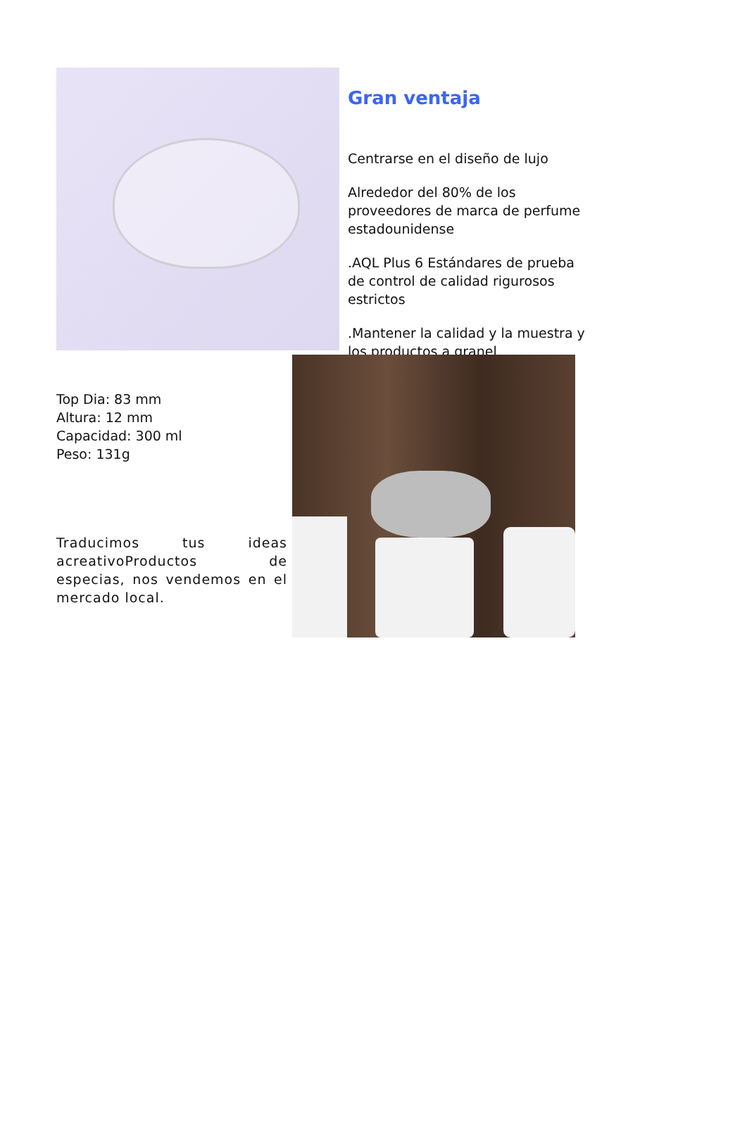Gran ventaja
Centrarse en el diseño de lujo
Alrededor del 80% de los proveedores de marca de perfume estadounidense
.AQL Plus 6 Estándares de prueba de control de calidad rigurosos estrictos
.Mantener la calidad y la muestra y los productos a granel
Top Dia: 83 mm
Altura: 12 mm
Capacidad: 300 ml
Peso: 131g
Traducimos tus ideas acreativoProductos de especias, nos vendemos en el mercado local.